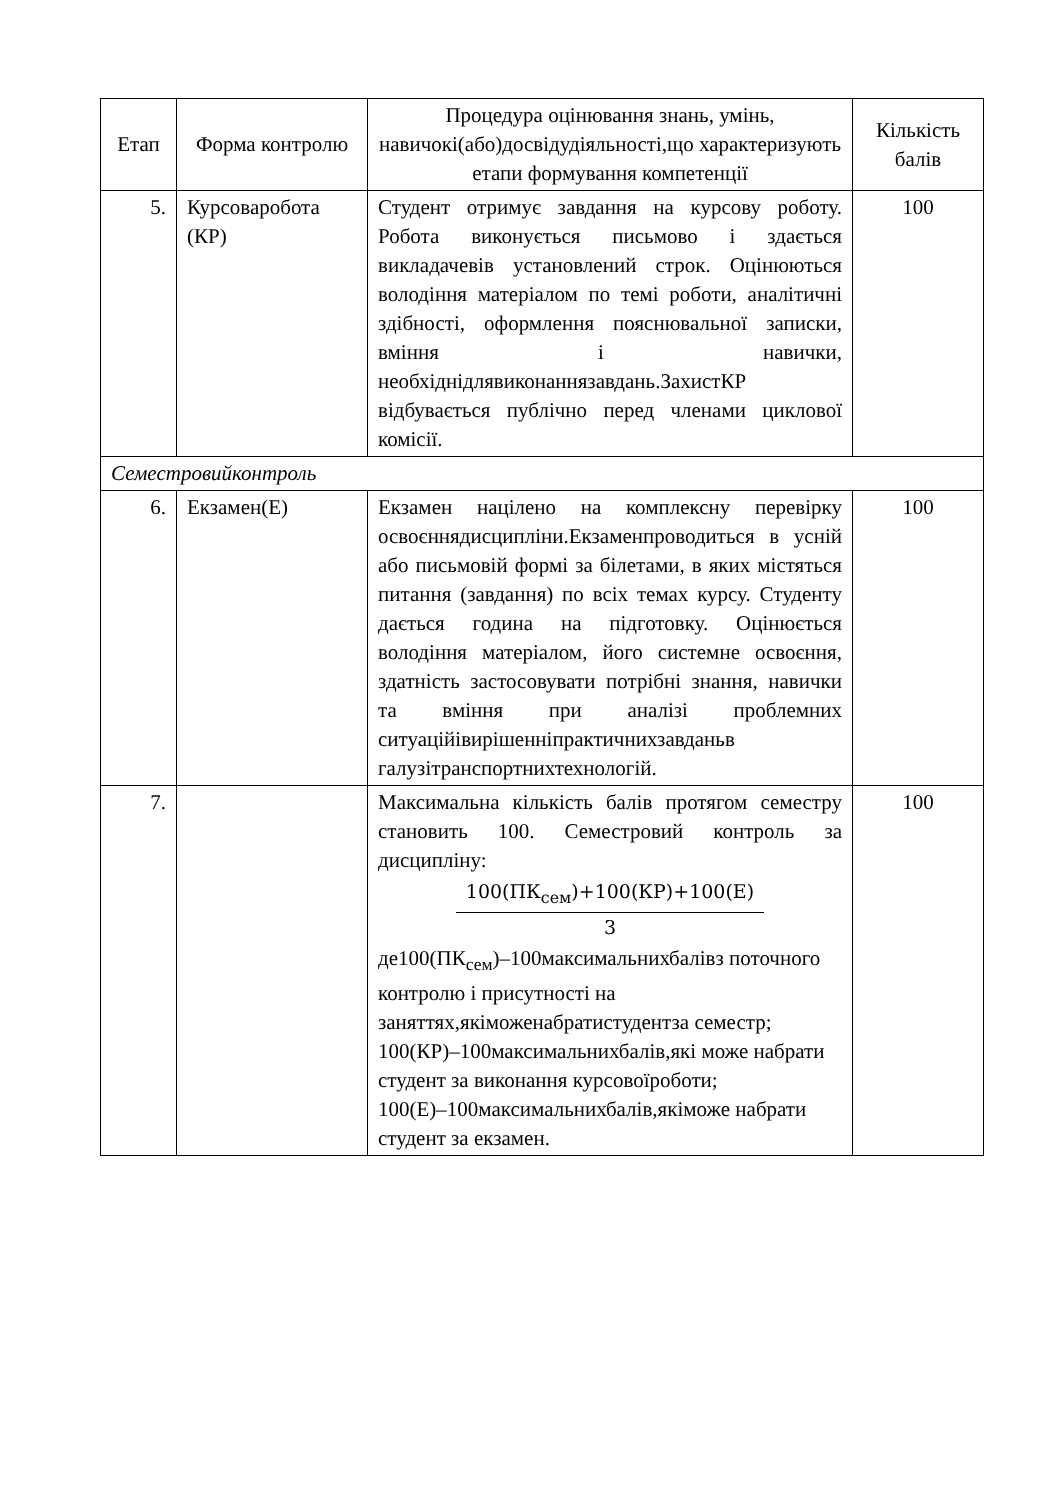| Етап | Форма контролю | Процедура оцінювання знань, умінь, навичокі(або)досвідудіяльності,що характеризують етапи формування компетенції | Кількість балів |
| --- | --- | --- | --- |
| 5. | Курсоваробота (КР) | Студент отримує завдання на курсову роботу. Робота виконується письмово і здається викладачевів установлений строк. Оцінюються володіння матеріалом по темі роботи, аналітичні здібності, оформлення пояснювальної записки, вміння і навички, необхіднідлявиконаннязавдань.ЗахистКР відбувається публічно перед членами циклової комісії. | 100 |
| Семестровийконтроль | | | |
| 6. | Екзамен(Е) | Екзамен націлено на комплексну перевірку освоєннядисципліни.Екзаменпроводиться в усній або письмовій формі за білетами, в яких містяться питання (завдання) по всіх темах курсу. Студенту дається година на підготовку. Оцінюється володіння матеріалом, його системне освоєння, здатність застосовувати потрібні знання, навички та вміння при аналізі проблемних ситуаційівирішенніпрактичнихзавданьв галузітранспортнихтехнологій. | 100 |
| 7. | | Максимальна кількість балів протягом семестру становить 100. Семестровий контроль за дисципліну: 100(ПК<sub>сем</sub>)+100(КР)+100(Е) 3 де100(ПК<sub>сем</sub>)–100максимальнихбалівз поточного контролю і присутності на заняттях,якіможенабратистудентза семестр; 100(КР)–100максимальнихбалів,які може набрати студент за виконання курсовоїроботи; 100(Е)–100максимальнихбалів,якіможе набрати студент за екзамен. | 100 |